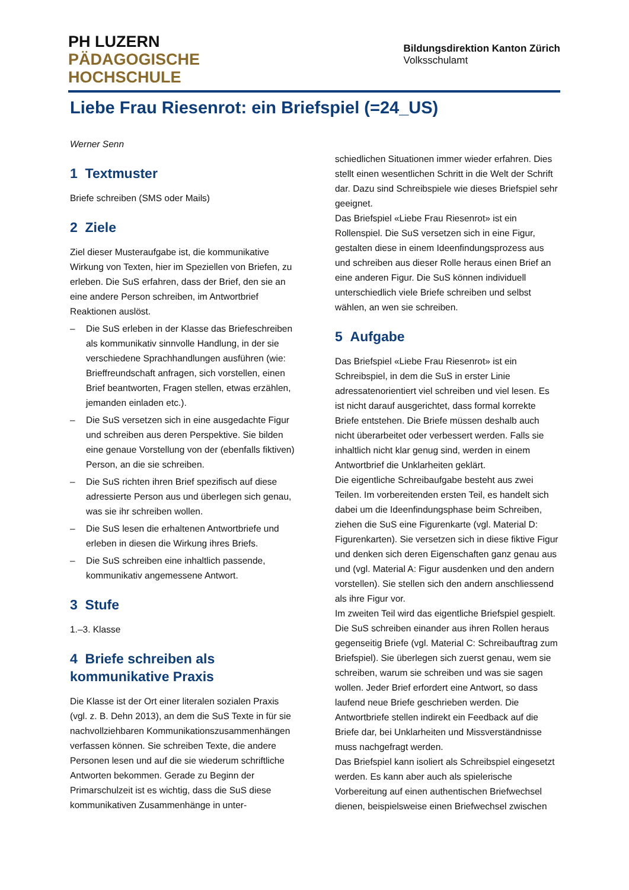PH LUZERN
PÄDAGOGISCHE
HOCHSCHULE
Bildungsdirektion Kanton Zürich
Volksschulamt
Liebe Frau Riesenrot: ein Briefspiel (=24_US)
Werner Senn
1 Textmuster
Briefe schreiben (SMS oder Mails)
2 Ziele
Ziel dieser Musteraufgabe ist, die kommunikative Wirkung von Texten, hier im Speziellen von Briefen, zu erleben. Die SuS erfahren, dass der Brief, den sie an eine andere Person schreiben, im Antwortbrief Reaktionen auslöst.
– Die SuS erleben in der Klasse das Briefeschreiben als kommunikativ sinnvolle Handlung, in der sie verschiedene Sprachhandlungen ausführen (wie: Brieffreundschaft anfragen, sich vorstellen, einen Brief beantworten, Fragen stellen, etwas erzählen, jemanden einladen etc.).
– Die SuS versetzen sich in eine ausgedachte Figur und schreiben aus deren Perspektive. Sie bilden eine genaue Vorstellung von der (ebenfalls fiktiven) Person, an die sie schreiben.
– Die SuS richten ihren Brief spezifisch auf diese adressierte Person aus und überlegen sich genau, was sie ihr schreiben wollen.
– Die SuS lesen die erhaltenen Antwortbriefe und erleben in diesen die Wirkung ihres Briefs.
– Die SuS schreiben eine inhaltlich passende, kommunikativ angemessene Antwort.
3 Stufe
1.–3. Klasse
4 Briefe schreiben als kommunikative Praxis
Die Klasse ist der Ort einer literalen sozialen Praxis (vgl. z. B. Dehn 2013), an dem die SuS Texte in für sie nachvollziehbaren Kommunikationszusammenhängen verfassen können. Sie schreiben Texte, die andere Personen lesen und auf die sie wiederum schriftliche Antworten bekommen. Gerade zu Beginn der Primarschulzeit ist es wichtig, dass die SuS diese kommunikativen Zusammenhänge in unter-
schiedlichen Situationen immer wieder erfahren. Dies stellt einen wesentlichen Schritt in die Welt der Schrift dar. Dazu sind Schreibspiele wie dieses Briefspiel sehr geeignet.
Das Briefspiel «Liebe Frau Riesenrot» ist ein Rollenspiel. Die SuS versetzen sich in eine Figur, gestalten diese in einem Ideenfindungsprozess aus und schreiben aus dieser Rolle heraus einen Brief an eine anderen Figur. Die SuS können individuell unterschiedlich viele Briefe schreiben und selbst wählen, an wen sie schreiben.
5 Aufgabe
Das Briefspiel «Liebe Frau Riesenrot» ist ein Schreibspiel, in dem die SuS in erster Linie adressatenorientiert viel schreiben und viel lesen. Es ist nicht darauf ausgerichtet, dass formal korrekte Briefe entstehen. Die Briefe müssen deshalb auch nicht überarbeitet oder verbessert werden. Falls sie inhaltlich nicht klar genug sind, werden in einem Antwortbrief die Unklarheiten geklärt.
Die eigentliche Schreibaufgabe besteht aus zwei Teilen. Im vorbereitenden ersten Teil, es handelt sich dabei um die Ideenfindungsphase beim Schreiben, ziehen die SuS eine Figurenkarte (vgl. Material D: Figurenkarten). Sie versetzen sich in diese fiktive Figur und denken sich deren Eigenschaften ganz genau aus und (vgl. Material A: Figur ausdenken und den andern vorstellen). Sie stellen sich den andern anschliessend als ihre Figur vor.
Im zweiten Teil wird das eigentliche Briefspiel gespielt. Die SuS schreiben einander aus ihren Rollen heraus gegenseitig Briefe (vgl. Material C: Schreibauftrag zum Briefspiel). Sie überlegen sich zuerst genau, wem sie schreiben, warum sie schreiben und was sie sagen wollen. Jeder Brief erfordert eine Antwort, so dass laufend neue Briefe geschrieben werden. Die Antwortbriefe stellen indirekt ein Feedback auf die Briefe dar, bei Unklarheiten und Missverständnisse muss nachgefragt werden.
Das Briefspiel kann isoliert als Schreibspiel eingesetzt werden. Es kann aber auch als spielerische Vorbereitung auf einen authentischen Briefwechsel dienen, beispielsweise einen Briefwechsel zwischen